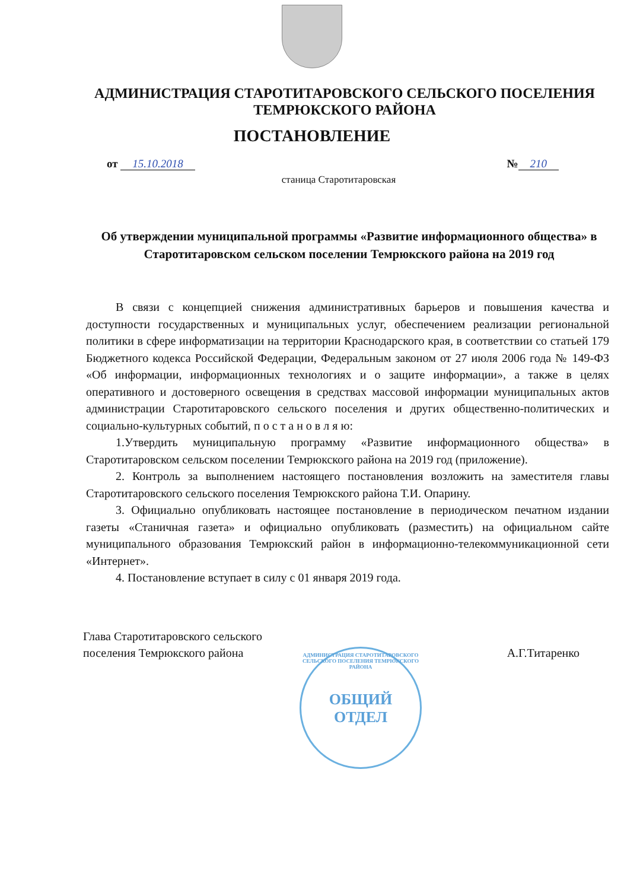АДМИНИСТРАЦИЯ СТАРОТИТАРОВСКОГО СЕЛЬСКОГО ПОСЕЛЕНИЯ ТЕМРЮКСКОГО РАЙОНА
ПОСТАНОВЛЕНИЕ
от 15.10.2018 № 210
станица Старотитаровская
Об утверждении муниципальной программы «Развитие информационного общества» в Старотитаровском сельском поселении Темрюкского района на 2019 год
В связи с концепцией снижения административных барьеров и повышения качества и доступности государственных и муниципальных услуг, обеспечением реализации региональной политики в сфере информатизации на территории Краснодарского края, в соответствии со статьей 179 Бюджетного кодекса Российской Федерации, Федеральным законом от 27 июля 2006 года № 149-ФЗ «Об информации, информационных технологиях и о защите информации», а также в целях оперативного и достоверного освещения в средствах массовой информации муниципальных актов администрации Старотитаровского сельского поселения и других общественно-политических и социально-культурных событий, п о с т а н о в л я ю:
1.Утвердить муниципальную программу «Развитие информационного общества» в Старотитаровском сельском поселении Темрюкского района на 2019 год (приложение).
2. Контроль за выполнением настоящего постановления возложить на заместителя главы Старотитаровского сельского поселения Темрюкского района Т.И. Опарину.
3. Официально опубликовать настоящее постановление в периодическом печатном издании газеты «Станичная газета» и официально опубликовать (разместить) на официальном сайте муниципального образования Темрюкский район в информационно-телекоммуникационной сети «Интернет».
4. Постановление вступает в силу с 01 января 2019 года.
Глава Старотитаровского сельского
поселения Темрюкского района А.Г.Титаренко
АДМИНИСТРАЦИЯ СТАРОТИТАРОВСКОГО СЕЛЬСКОГО ПОСЕЛЕНИЯ ТЕМРЮКСКОГО РАЙОНА
ОБЩИЙ
ОТДЕЛ